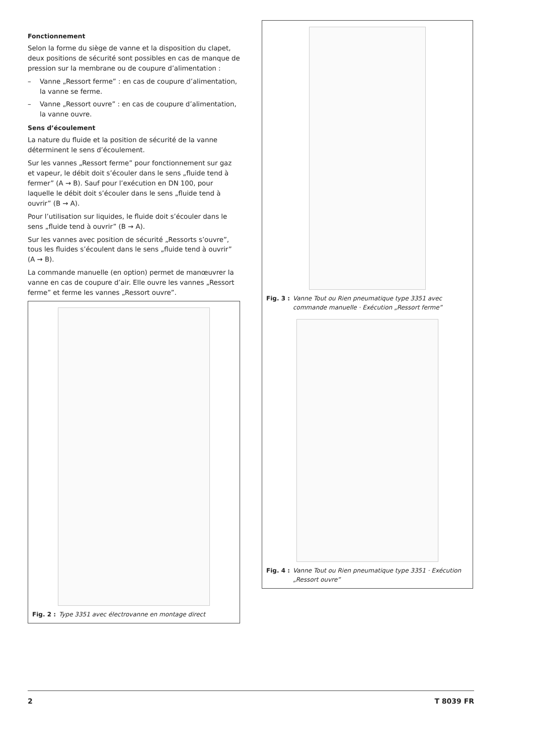Fonctionnement
Selon la forme du siège de vanne et la disposition du clapet, deux positions de sécurité sont possibles en cas de manque de pression sur la membrane ou de coupure d’alimentation :
– Vanne „Ressort ferme” : en cas de coupure d’alimentation, la vanne se ferme.
– Vanne „Ressort ouvre” : en cas de coupure d’alimentation, la vanne ouvre.
Sens d’écoulement
La nature du fluide et la position de sécurité de la vanne déterminent le sens d’écoulement.
Sur les vannes „Ressort ferme” pour fonctionnement sur gaz et vapeur, le débit doit s’écouler dans le sens „fluide tend à fermer” (A → B). Sauf pour l’exécution en DN 100, pour laquelle le débit doit s’écouler dans le sens „fluide tend à ouvrir” (B → A).
Pour l’utilisation sur liquides, le fluide doit s’écouler dans le sens „fluide tend à ouvrir” (B → A).
Sur les vannes avec position de sécurité „Ressorts s’ouvre”, tous les fluides s’écoulent dans le sens „fluide tend à ouvrir” (A → B).
La commande manuelle (en option) permet de manœuvrer la vanne en cas de coupure d’air. Elle ouvre les vannes „Ressort ferme” et ferme les vannes „Ressort ouvre”.
Fig. 2 : Type 3351 avec électrovanne en montage direct
Fig. 3 : Vanne Tout ou Rien pneumatique type 3351 avec commande manuelle · Exécution „Ressort ferme”
Fig. 4 : Vanne Tout ou Rien pneumatique type 3351 · Exécution „Ressort ouvre”
2 T 8039 FR